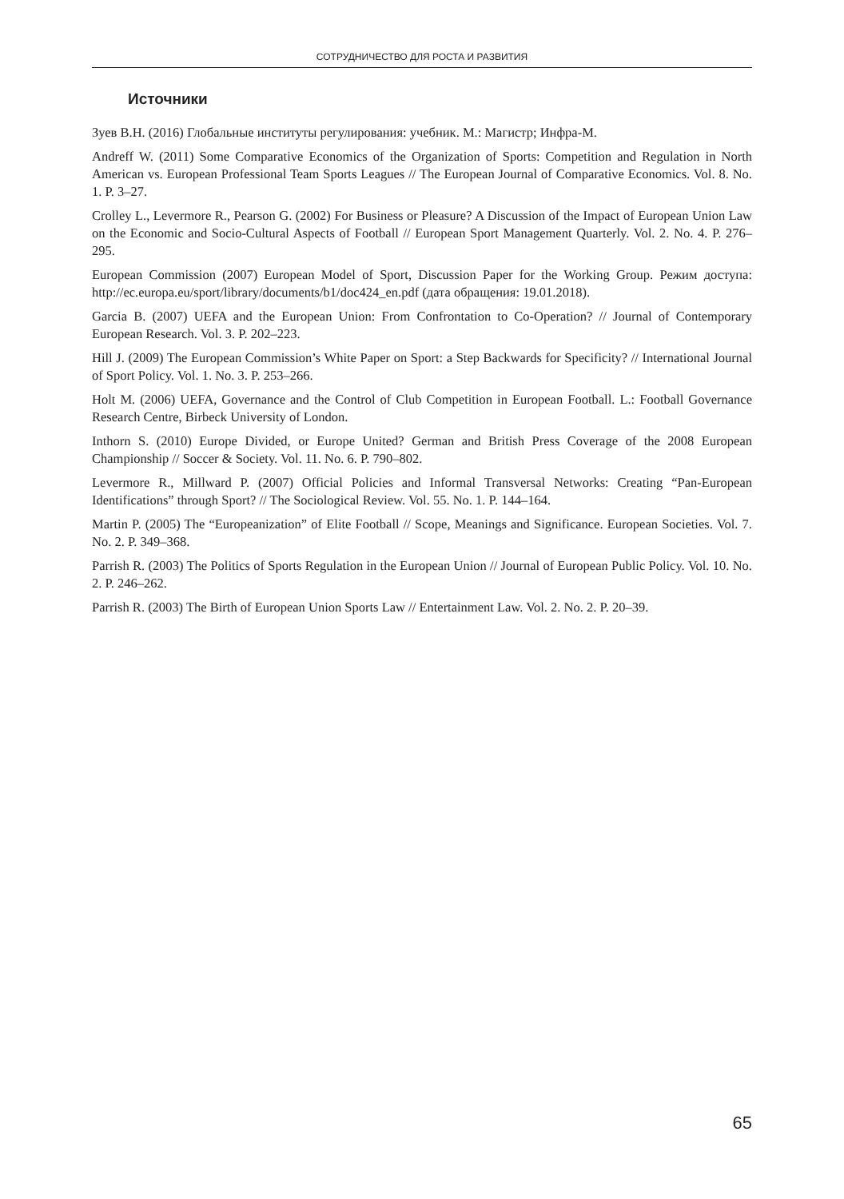СОТРУДНИЧЕСТВО ДЛЯ РОСТА И РАЗВИТИЯ
Источники
Зуев В.Н. (2016) Глобальные институты регулирования: учебник. М.: Магистр; Инфра-М.
Andreff W. (2011) Some Comparative Economics of the Organization of Sports: Competition and Regulation in North American vs. European Professional Team Sports Leagues // The European Journal of Comparative Economics. Vol. 8. No. 1. P. 3–27.
Crolley L., Levermore R., Pearson G. (2002) For Business or Pleasure? A Discussion of the Impact of European Union Law on the Economic and Socio-Cultural Aspects of Football // European Sport Management Quarterly. Vol. 2. No. 4. P. 276–295.
European Commission (2007) European Model of Sport, Discussion Paper for the Working Group. Режим доступа: http://ec.europa.eu/sport/library/documents/b1/doc424_en.pdf (дата обращения: 19.01.2018).
Garcia B. (2007) UEFA and the European Union: From Confrontation to Co-Operation? // Journal of Contemporary European Research. Vol. 3. P. 202–223.
Hill J. (2009) The European Commission’s White Paper on Sport: a Step Backwards for Specificity? // International Journal of Sport Policy. Vol. 1. No. 3. P. 253–266.
Holt M. (2006) UEFA, Governance and the Control of Club Competition in European Football. L.: Football Governance Research Centre, Birbeck University of London.
Inthorn S. (2010) Europe Divided, or Europe United? German and British Press Coverage of the 2008 European Championship // Soccer & Society. Vol. 11. No. 6. P. 790–802.
Levermore R., Millward P. (2007) Official Policies and Informal Transversal Networks: Creating “Pan-European Identifications” through Sport? // The Sociological Review. Vol. 55. No. 1. P. 144–164.
Martin P. (2005) The “Europeanization” of Elite Football // Scope, Meanings and Significance. European Societies. Vol. 7. No. 2. P. 349–368.
Parrish R. (2003) The Politics of Sports Regulation in the European Union // Journal of European Public Policy. Vol. 10. No. 2. P. 246–262.
Parrish R. (2003) The Birth of European Union Sports Law // Entertainment Law. Vol. 2. No. 2. P. 20–39.
65